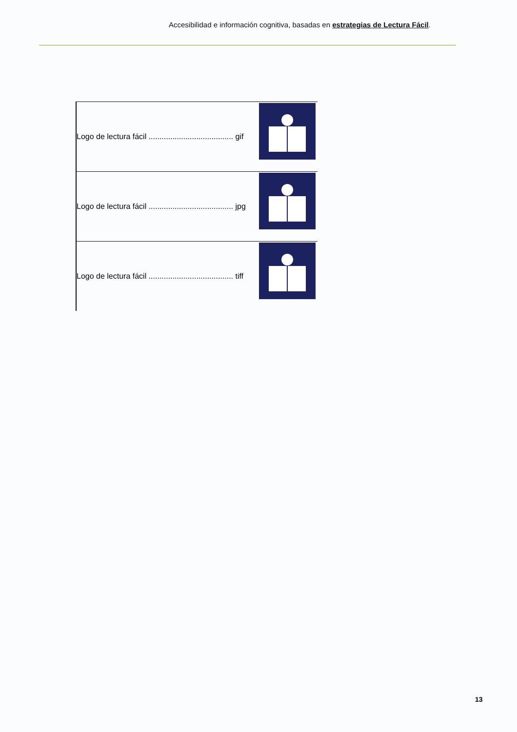Accesibilidad e información cognitiva, basadas en estrategias de Lectura Fácil.
| Logo de lectura fácil ....................................... gif | |
| Logo de lectura fácil ....................................... jpg | |
| Logo de lectura fácil ....................................... tiff | |
13